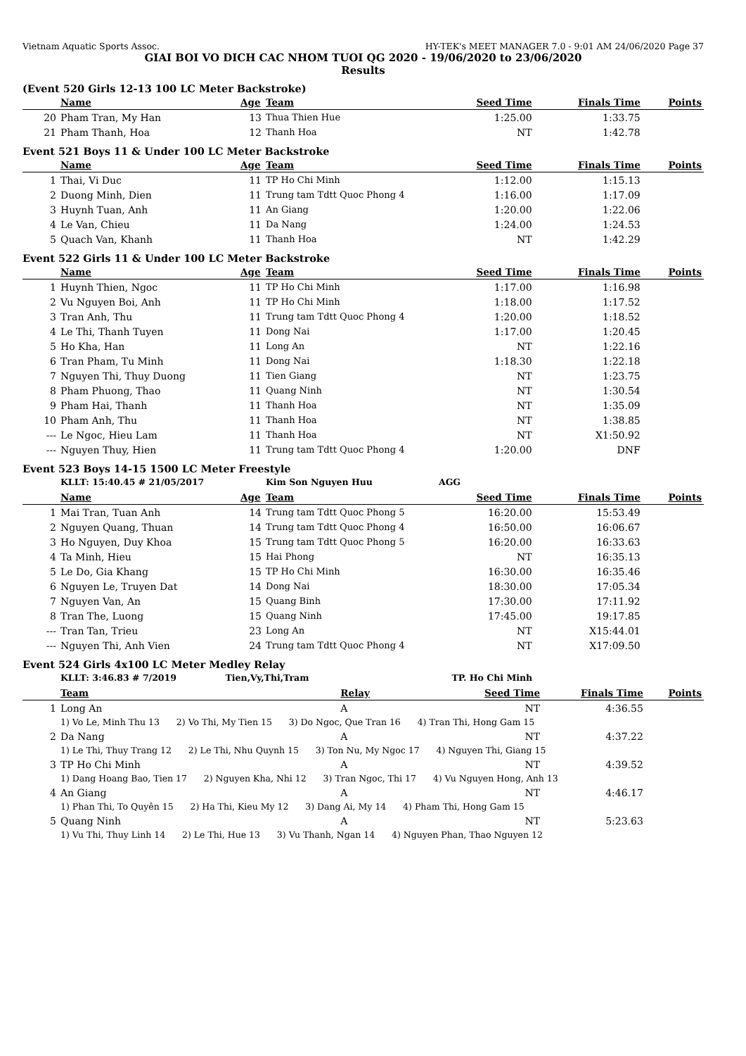Vietnam Aquatic Sports Assoc. HY-TEK's MEET MANAGER 7.0 - 9:01 AM 24/06/2020 Page 37
GIAI BOI VO DICH CAC NHOM TUOI QG 2020 - 19/06/2020 to 23/06/2020
Results
(Event 520 Girls 12-13 100 LC Meter Backstroke)
| | Name | Age | Team | Seed Time | Finals Time | Points |
| --- | --- | --- | --- | --- | --- | --- |
| 20 | Pham Tran, My Han | 13 | Thua Thien Hue | 1:25.00 | 1:33.75 | |
| 21 | Pham Thanh, Hoa | 12 | Thanh Hoa | NT | 1:42.78 | |
Event 521 Boys 11 & Under 100 LC Meter Backstroke
| | Name | Age | Team | Seed Time | Finals Time | Points |
| --- | --- | --- | --- | --- | --- | --- |
| 1 | Thai, Vi Duc | 11 | TP Ho Chi Minh | 1:12.00 | 1:15.13 | |
| 2 | Duong Minh, Dien | 11 | Trung tam Tdtt Quoc Phong 4 | 1:16.00 | 1:17.09 | |
| 3 | Huynh Tuan, Anh | 11 | An Giang | 1:20.00 | 1:22.06 | |
| 4 | Le Van, Chieu | 11 | Da Nang | 1:24.00 | 1:24.53 | |
| 5 | Quach Van, Khanh | 11 | Thanh Hoa | NT | 1:42.29 | |
Event 522 Girls 11 & Under 100 LC Meter Backstroke
| | Name | Age | Team | Seed Time | Finals Time | Points |
| --- | --- | --- | --- | --- | --- | --- |
| 1 | Huynh Thien, Ngoc | 11 | TP Ho Chi Minh | 1:17.00 | 1:16.98 | |
| 2 | Vu Nguyen Boi, Anh | 11 | TP Ho Chi Minh | 1:18.00 | 1:17.52 | |
| 3 | Tran Anh, Thu | 11 | Trung tam Tdtt Quoc Phong 4 | 1:20.00 | 1:18.52 | |
| 4 | Le Thi, Thanh Tuyen | 11 | Dong Nai | 1:17.00 | 1:20.45 | |
| 5 | Ho Kha, Han | 11 | Long An | NT | 1:22.16 | |
| 6 | Tran Pham, Tu Minh | 11 | Dong Nai | 1:18.30 | 1:22.18 | |
| 7 | Nguyen Thi, Thuy Duong | 11 | Tien Giang | NT | 1:23.75 | |
| 8 | Pham Phuong, Thao | 11 | Quang Ninh | NT | 1:30.54 | |
| 9 | Pham Hai, Thanh | 11 | Thanh Hoa | NT | 1:35.09 | |
| 10 | Pham Anh, Thu | 11 | Thanh Hoa | NT | 1:38.85 | |
| --- | Le Ngoc, Hieu Lam | 11 | Thanh Hoa | NT | X1:50.92 | |
| --- | Nguyen Thuy, Hien | 11 | Trung tam Tdtt Quoc Phong 4 | 1:20.00 | DNF | |
Event 523 Boys 14-15 1500 LC Meter Freestyle
| | KLLT: 15:40.45 # 21/05/2017 | | Kim Son Nguyen Huu | AGG | | |
| | Name | Age | Team | Seed Time | Finals Time | Points |
| 1 | Mai Tran, Tuan Anh | 14 | Trung tam Tdtt Quoc Phong 5 | 16:20.00 | 15:53.49 | |
| 2 | Nguyen Quang, Thuan | 14 | Trung tam Tdtt Quoc Phong 4 | 16:50.00 | 16:06.67 | |
| 3 | Ho Nguyen, Duy Khoa | 15 | Trung tam Tdtt Quoc Phong 5 | 16:20.00 | 16:33.63 | |
| 4 | Ta Minh, Hieu | 15 | Hai Phong | NT | 16:35.13 | |
| 5 | Le Do, Gia Khang | 15 | TP Ho Chi Minh | 16:30.00 | 16:35.46 | |
| 6 | Nguyen Le, Truyen Dat | 14 | Dong Nai | 18:30.00 | 17:05.34 | |
| 7 | Nguyen Van, An | 15 | Quang Binh | 17:30.00 | 17:11.92 | |
| 8 | Tran The, Luong | 15 | Quang Ninh | 17:45.00 | 19:17.85 | |
| --- | Tran Tan, Trieu | 23 | Long An | NT | X15:44.01 | |
| --- | Nguyen Thi, Anh Vien | 24 | Trung tam Tdtt Quoc Phong 4 | NT | X17:09.50 | |
Event 524 Girls 4x100 LC Meter Medley Relay
| | KLLT: 3:46.83 # 7/2019 Tien,Vy,Thi,Tram | | TP. Ho Chi Minh | | |
| | Team | Relay | Seed Time | Finals Time | Points |
| 1 | Long An | A | NT | 4:36.55 | |
| | 1) Vo Le, Minh Thu 13 2) Vo Thi, My Tien 15 3) Do Ngoc, Que Tran 16 4) Tran Thi, Hong Gam 15 | | | | |
| 2 | Da Nang | A | NT | 4:37.22 | |
| | 1) Le Thi, Thuy Trang 12 2) Le Thi, Nhu Quynh 15 3) Ton Nu, My Ngoc 17 4) Nguyen Thi, Giang 15 | | | | |
| 3 | TP Ho Chi Minh | A | NT | 4:39.52 | |
| | 1) Dang Hoang Bao, Tien 17 2) Nguyen Kha, Nhi 12 3) Tran Ngoc, Thi 17 4) Vu Nguyen Hong, Anh 13 | | | | |
| 4 | An Giang | A | NT | 4:46.17 | |
| | 1) Phan Thi, To Quyên 15 2) Ha Thi, Kieu My 12 3) Dang Ai, My 14 4) Pham Thi, Hong Gam 15 | | | | |
| 5 | Quang Ninh | A | NT | 5:23.63 | |
| | 1) Vu Thi, Thuy Linh 14 2) Le Thi, Hue 13 3) Vu Thanh, Ngan 14 4) Nguyen Phan, Thao Nguyen 12 | | | | |